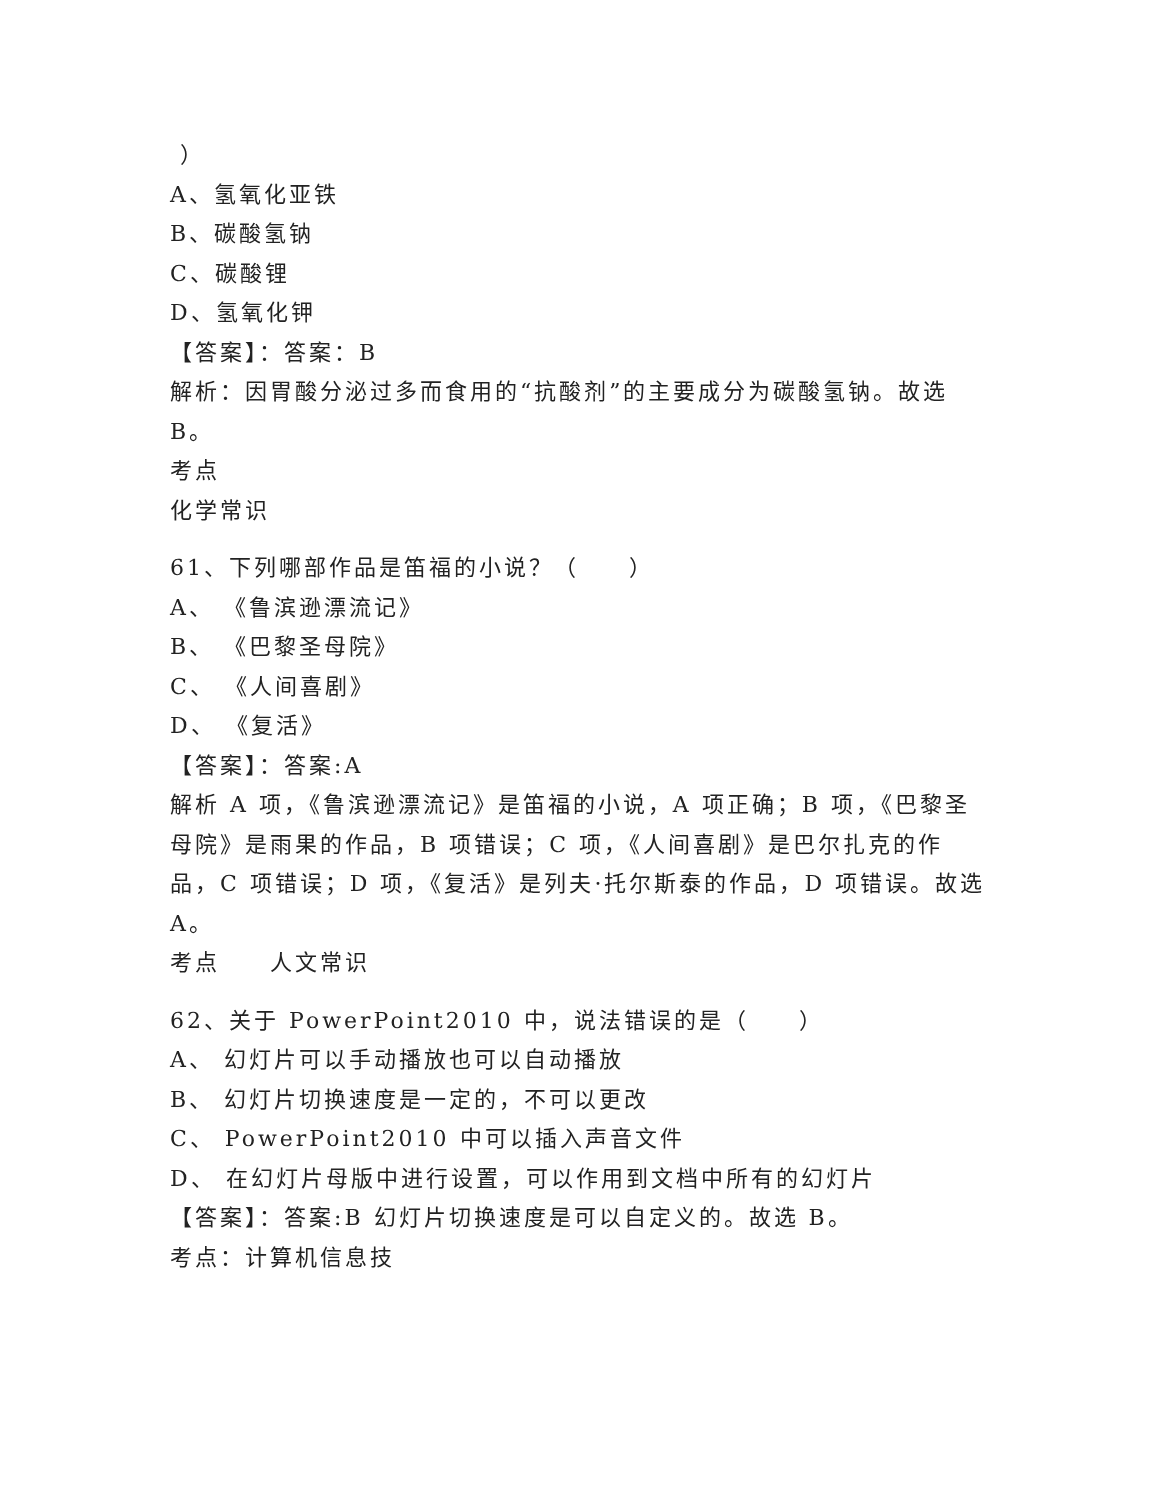）
A、氢氧化亚铁
B、碳酸氢钠
C、碳酸锂
D、氢氧化钾
【答案】：答案：B
解析：因胃酸分泌过多而食用的“抗酸剂”的主要成分为碳酸氢钠。故选 B。
考点
化学常识
61、下列哪部作品是笛福的小说？（　　）
A、 《鲁滨逊漂流记》
B、 《巴黎圣母院》
C、 《人间喜剧》
D、 《复活》
【答案】：答案:A
解析 A 项，《鲁滨逊漂流记》是笛福的小说，A 项正确；B 项，《巴黎圣母院》是雨果的作品，B 项错误；C 项，《人间喜剧》是巴尔扎克的作品，C 项错误；D 项，《复活》是列夫·托尔斯泰的作品，D 项错误。故选 A。
考点　　人文常识
62、关于 PowerPoint2010 中，说法错误的是（　　）
A、 幻灯片可以手动播放也可以自动播放
B、 幻灯片切换速度是一定的，不可以更改
C、 PowerPoint2010 中可以插入声音文件
D、 在幻灯片母版中进行设置，可以作用到文档中所有的幻灯片
【答案】：答案:B 幻灯片切换速度是可以自定义的。故选 B。
考点：计算机信息技